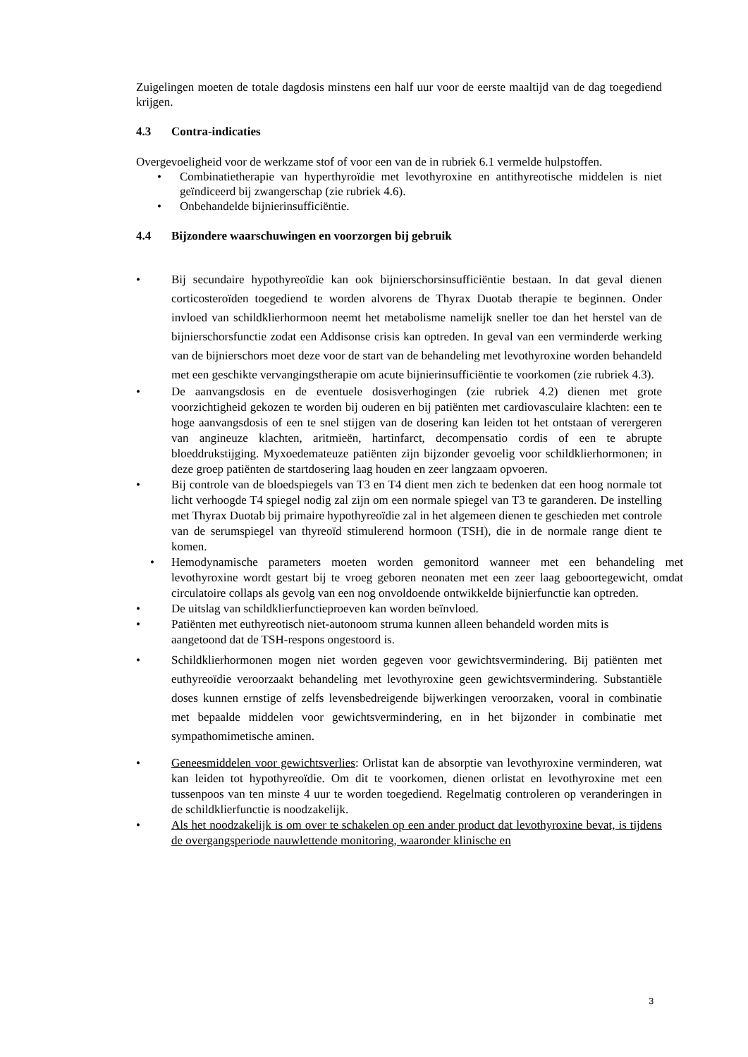Zuigelingen moeten de totale dagdosis minstens een half uur voor de eerste maaltijd van de dag toegediend krijgen.
4.3 Contra-indicaties
Overgevoeligheid voor de werkzame stof of voor een van de in rubriek 6.1 vermelde hulpstoffen.
• Combinatietherapie van hyperthyroïdie met levothyroxine en antithyreotische middelen is niet geïndiceerd bij zwangerschap (zie rubriek 4.6).
• Onbehandelde bijnierinsufficiëntie.
4.4 Bijzondere waarschuwingen en voorzorgen bij gebruik
• Bij secundaire hypothyreoïdie kan ook bijnierschorsinsufficiëntie bestaan. In dat geval dienen corticosteroïden toegediend te worden alvorens de Thyrax Duotab therapie te beginnen. Onder invloed van schildklierhormoon neemt het metabolisme namelijk sneller toe dan het herstel van de bijnierschorsfunctie zodat een Addisonse crisis kan optreden. In geval van een verminderde werking van de bijnierschors moet deze voor de start van de behandeling met levothyroxine worden behandeld met een geschikte vervangingstherapie om acute bijnierinsufficiëntie te voorkomen (zie rubriek 4.3).
• De aanvangsdosis en de eventuele dosisverhogingen (zie rubriek 4.2) dienen met grote voorzichtigheid gekozen te worden bij ouderen en bij patiënten met cardiovasculaire klachten: een te hoge aanvangsdosis of een te snel stijgen van de dosering kan leiden tot het ontstaan of verergeren van angineuze klachten, aritmieën, hartinfarct, decompensatio cordis of een te abrupte bloeddrukstijging. Myxoedemateuze patiënten zijn bijzonder gevoelig voor schildklierhormonen; in deze groep patiënten de startdosering laag houden en zeer langzaam opvoeren.
• Bij controle van de bloedspiegels van T3 en T4 dient men zich te bedenken dat een hoog normale tot licht verhoogde T4 spiegel nodig zal zijn om een normale spiegel van T3 te garanderen. De instelling met Thyrax Duotab bij primaire hypothyreoïdie zal in het algemeen dienen te geschieden met controle van de serumspiegel van thyreoïd stimulerend hormoon (TSH), die in de normale range dient te komen.
• Hemodynamische parameters moeten worden gemonitord wanneer met een behandeling met levothyroxine wordt gestart bij te vroeg geboren neonaten met een zeer laag geboortegewicht, omdat circulatoire collaps als gevolg van een nog onvoldoende ontwikkelde bijnierfunctie kan optreden.
• De uitslag van schildklierfunctieproeven kan worden beïnvloed.
• Patiënten met euthyreotisch niet-autonoom struma kunnen alleen behandeld worden mits is aangetoond dat de TSH-respons ongestoord is.
• Schildklierhormonen mogen niet worden gegeven voor gewichtsvermindering. Bij patiënten met euthyreoïdie veroorzaakt behandeling met levothyroxine geen gewichtsvermindering. Substantiële doses kunnen ernstige of zelfs levensbedreigende bijwerkingen veroorzaken, vooral in combinatie met bepaalde middelen voor gewichtsvermindering, en in het bijzonder in combinatie met sympathomimetische aminen.
• Geneesmiddelen voor gewichtsverlies: Orlistat kan de absorptie van levothyroxine verminderen, wat kan leiden tot hypothyreoïdie. Om dit te voorkomen, dienen orlistat en levothyroxine met een tussenpoos van ten minste 4 uur te worden toegediend. Regelmatig controleren op veranderingen in de schildklierfunctie is noodzakelijk.
• Als het noodzakelijk is om over te schakelen op een ander product dat levothyroxine bevat, is tijdens de overgangsperiode nauwlettende monitoring, waaronder klinische en
3